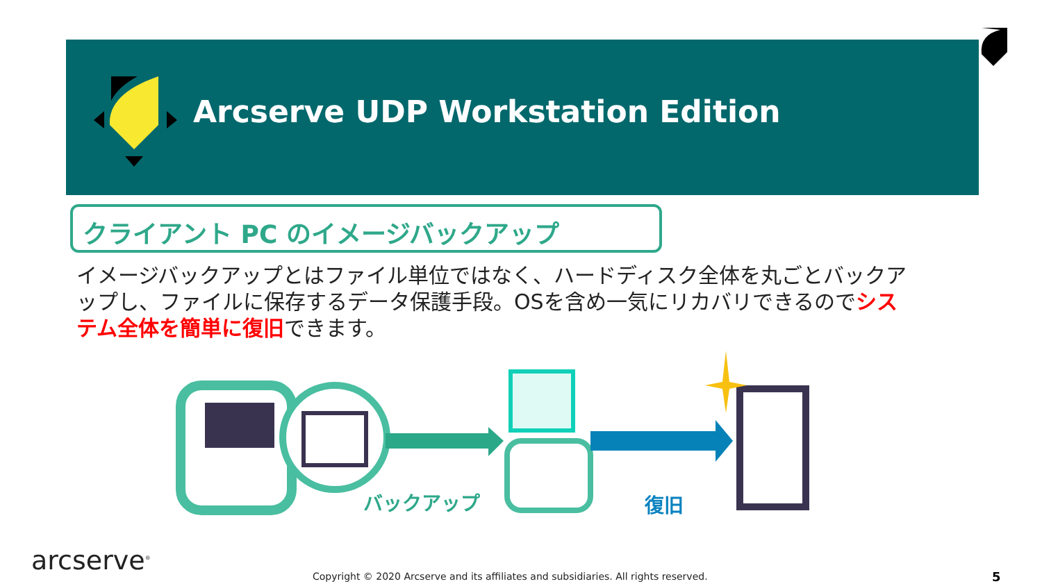Arcserve UDP Workstation Edition
クライアント PC のイメージバックアップ
イメージバックアップとはファイル単位ではなく、ハードディスク全体を丸ごとバックアップし、ファイルに保存するデータ保護手段。OSを含め一気にリカバリできるのでシステム全体を簡単に復旧できます。
バックアップ 復旧
arcserve<sup>®</sup>
Copyright © 2020 Arcserve and its affiliates and subsidiaries. All rights reserved.
5